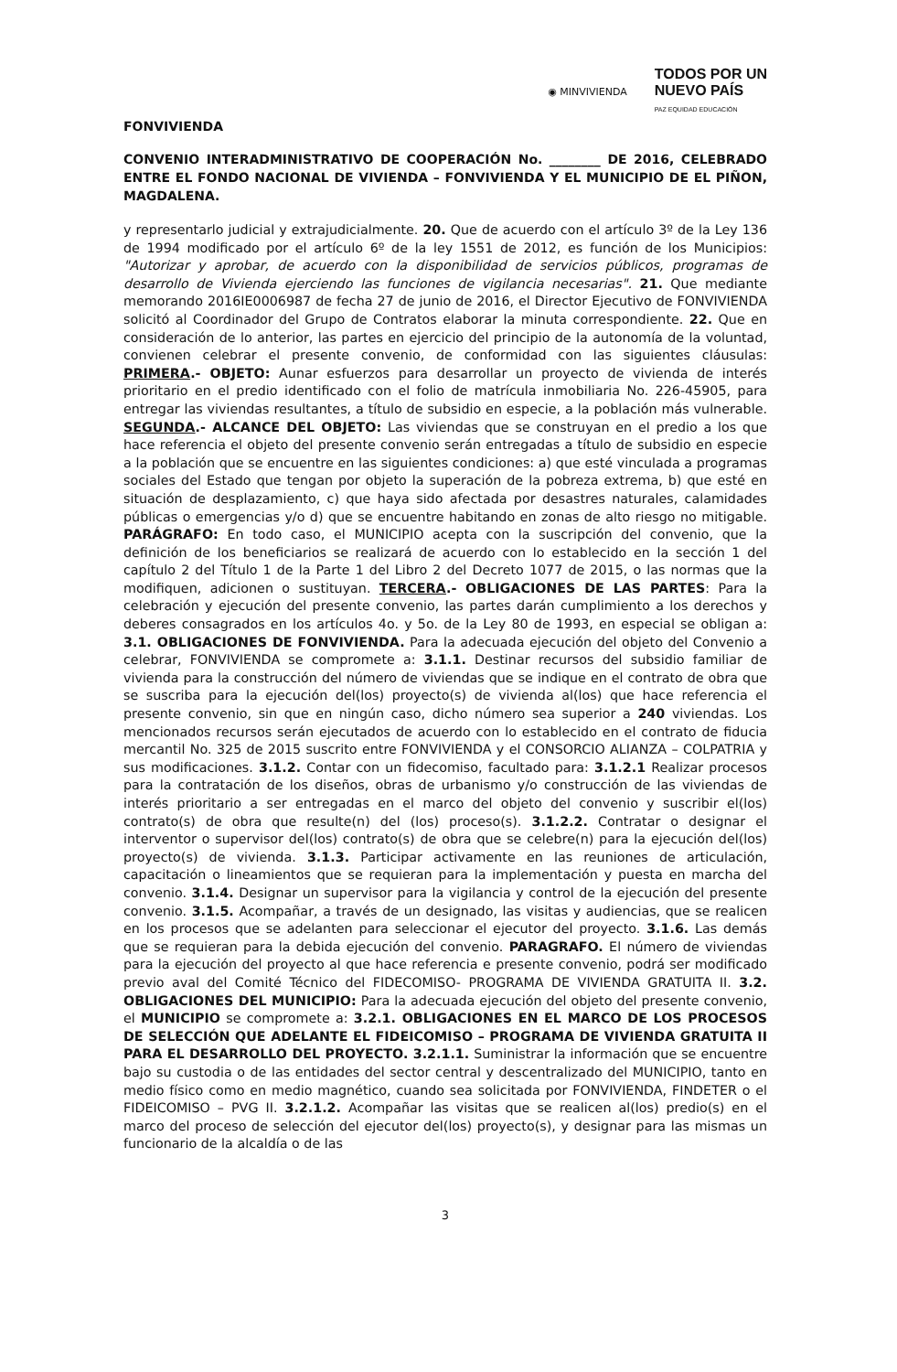◉ MINVIVIENDA TODOS POR UN
NUEVO PAÍS
PAZ EQUIDAD EDUCACIÓN
FONVIVIENDA
CONVENIO INTERADMINISTRATIVO DE COOPERACIÓN No. ________ DE 2016, CELEBRADO ENTRE EL FONDO NACIONAL DE VIVIENDA – FONVIVIENDA Y EL MUNICIPIO DE EL PIÑON, MAGDALENA.
y representarlo judicial y extrajudicialmente. 20. Que de acuerdo con el artículo 3º de la Ley 136 de 1994 modificado por el artículo 6º de la ley 1551 de 2012, es función de los Municipios: "Autorizar y aprobar, de acuerdo con la disponibilidad de servicios públicos, programas de desarrollo de Vivienda ejerciendo las funciones de vigilancia necesarias". 21. Que mediante memorando 2016IE0006987 de fecha 27 de junio de 2016, el Director Ejecutivo de FONVIVIENDA solicitó al Coordinador del Grupo de Contratos elaborar la minuta correspondiente. 22. Que en consideración de lo anterior, las partes en ejercicio del principio de la autonomía de la voluntad, convienen celebrar el presente convenio, de conformidad con las siguientes cláusulas: PRIMERA.- OBJETO: Aunar esfuerzos para desarrollar un proyecto de vivienda de interés prioritario en el predio identificado con el folio de matrícula inmobiliaria No. 226-45905, para entregar las viviendas resultantes, a título de subsidio en especie, a la población más vulnerable. SEGUNDA.- ALCANCE DEL OBJETO: Las viviendas que se construyan en el predio a los que hace referencia el objeto del presente convenio serán entregadas a título de subsidio en especie a la población que se encuentre en las siguientes condiciones: a) que esté vinculada a programas sociales del Estado que tengan por objeto la superación de la pobreza extrema, b) que esté en situación de desplazamiento, c) que haya sido afectada por desastres naturales, calamidades públicas o emergencias y/o d) que se encuentre habitando en zonas de alto riesgo no mitigable. PARÁGRAFO: En todo caso, el MUNICIPIO acepta con la suscripción del convenio, que la definición de los beneficiarios se realizará de acuerdo con lo establecido en la sección 1 del capítulo 2 del Título 1 de la Parte 1 del Libro 2 del Decreto 1077 de 2015, o las normas que la modifiquen, adicionen o sustituyan. TERCERA.- OBLIGACIONES DE LAS PARTES: Para la celebración y ejecución del presente convenio, las partes darán cumplimiento a los derechos y deberes consagrados en los artículos 4o. y 5o. de la Ley 80 de 1993, en especial se obligan a: 3.1. OBLIGACIONES DE FONVIVIENDA. Para la adecuada ejecución del objeto del Convenio a celebrar, FONVIVIENDA se compromete a: 3.1.1. Destinar recursos del subsidio familiar de vivienda para la construcción del número de viviendas que se indique en el contrato de obra que se suscriba para la ejecución del(los) proyecto(s) de vivienda al(los) que hace referencia el presente convenio, sin que en ningún caso, dicho número sea superior a 240 viviendas. Los mencionados recursos serán ejecutados de acuerdo con lo establecido en el contrato de fiducia mercantil No. 325 de 2015 suscrito entre FONVIVIENDA y el CONSORCIO ALIANZA – COLPATRIA y sus modificaciones. 3.1.2. Contar con un fidecomiso, facultado para: 3.1.2.1 Realizar procesos para la contratación de los diseños, obras de urbanismo y/o construcción de las viviendas de interés prioritario a ser entregadas en el marco del objeto del convenio y suscribir el(los) contrato(s) de obra que resulte(n) del (los) proceso(s). 3.1.2.2. Contratar o designar el interventor o supervisor del(los) contrato(s) de obra que se celebre(n) para la ejecución del(los) proyecto(s) de vivienda. 3.1.3. Participar activamente en las reuniones de articulación, capacitación o lineamientos que se requieran para la implementación y puesta en marcha del convenio. 3.1.4. Designar un supervisor para la vigilancia y control de la ejecución del presente convenio. 3.1.5. Acompañar, a través de un designado, las visitas y audiencias, que se realicen en los procesos que se adelanten para seleccionar el ejecutor del proyecto. 3.1.6. Las demás que se requieran para la debida ejecución del convenio. PARAGRAFO. El número de viviendas para la ejecución del proyecto al que hace referencia e presente convenio, podrá ser modificado previo aval del Comité Técnico del FIDECOMISO- PROGRAMA DE VIVIENDA GRATUITA II. 3.2. OBLIGACIONES DEL MUNICIPIO: Para la adecuada ejecución del objeto del presente convenio, el MUNICIPIO se compromete a: 3.2.1. OBLIGACIONES EN EL MARCO DE LOS PROCESOS DE SELECCIÓN QUE ADELANTE EL FIDEICOMISO – PROGRAMA DE VIVIENDA GRATUITA II PARA EL DESARROLLO DEL PROYECTO. 3.2.1.1. Suministrar la información que se encuentre bajo su custodia o de las entidades del sector central y descentralizado del MUNICIPIO, tanto en medio físico como en medio magnético, cuando sea solicitada por FONVIVIENDA, FINDETER o el FIDEICOMISO – PVG II. 3.2.1.2. Acompañar las visitas que se realicen al(los) predio(s) en el marco del proceso de selección del ejecutor del(los) proyecto(s), y designar para las mismas un funcionario de la alcaldía o de las
3